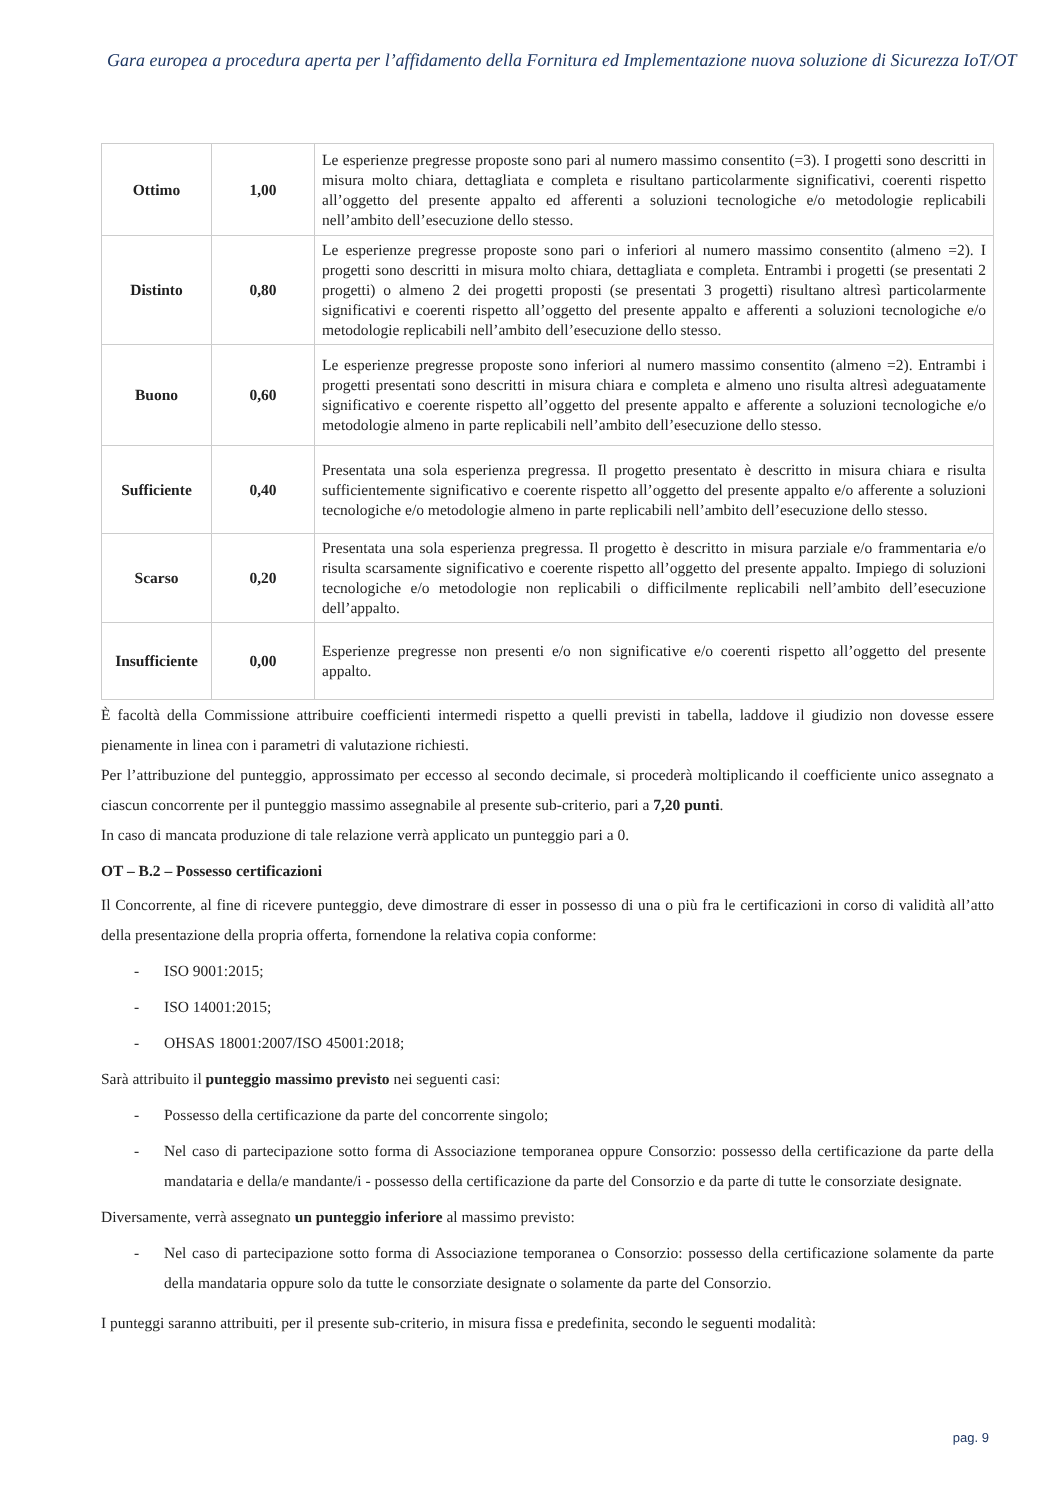Gara europea a procedura aperta per l’affidamento della Fornitura ed Implementazione nuova soluzione di Sicurezza IoT/OT
| Ottimo | 1,00 | Le esperienze pregresse proposte sono pari al numero massimo consentito (=3). I progetti sono descritti in misura molto chiara, dettagliata e completa e risultano particolarmente significativi, coerenti rispetto all’oggetto del presente appalto ed afferenti a soluzioni tecnologiche e/o metodologie replicabili nell’ambito dell’esecuzione dello stesso. |
| Distinto | 0,80 | Le esperienze pregresse proposte sono pari o inferiori al numero massimo consentito (almeno =2). I progetti sono descritti in misura molto chiara, dettagliata e completa. Entrambi i progetti (se presentati 2 progetti) o almeno 2 dei progetti proposti (se presentati 3 progetti) risultano altresì particolarmente significativi e coerenti rispetto all’oggetto del presente appalto e afferenti a soluzioni tecnologiche e/o metodologie replicabili nell’ambito dell’esecuzione dello stesso. |
| Buono | 0,60 | Le esperienze pregresse proposte sono inferiori al numero massimo consentito (almeno =2). Entrambi i progetti presentati sono descritti in misura chiara e completa e almeno uno risulta altresì adeguatamente significativo e coerente rispetto all’oggetto del presente appalto e afferente a soluzioni tecnologiche e/o metodologie almeno in parte replicabili nell’ambito dell’esecuzione dello stesso. |
| Sufficiente | 0,40 | Presentata una sola esperienza pregressa. Il progetto presentato è descritto in misura chiara e risulta sufficientemente significativo e coerente rispetto all’oggetto del presente appalto e/o afferente a soluzioni tecnologiche e/o metodologie almeno in parte replicabili nell’ambito dell’esecuzione dello stesso. |
| Scarso | 0,20 | Presentata una sola esperienza pregressa. Il progetto è descritto in misura parziale e/o frammentaria e/o risulta scarsamente significativo e coerente rispetto all’oggetto del presente appalto. Impiego di soluzioni tecnologiche e/o metodologie non replicabili o difficilmente replicabili nell’ambito dell’esecuzione dell’appalto. |
| Insufficiente | 0,00 | Esperienze pregresse non presenti e/o non significative e/o coerenti rispetto all’oggetto del presente appalto. |
È facoltà della Commissione attribuire coefficienti intermedi rispetto a quelli previsti in tabella, laddove il giudizio non dovesse essere pienamente in linea con i parametri di valutazione richiesti.
Per l’attribuzione del punteggio, approssimato per eccesso al secondo decimale, si procederà moltiplicando il coefficiente unico assegnato a ciascun concorrente per il punteggio massimo assegnabile al presente sub-criterio, pari a 7,20 punti.
In caso di mancata produzione di tale relazione verrà applicato un punteggio pari a 0.
OT – B.2 – Possesso certificazioni
Il Concorrente, al fine di ricevere punteggio, deve dimostrare di esser in possesso di una o più fra le certificazioni in corso di validità all’atto della presentazione della propria offerta, fornendone la relativa copia conforme:
- ISO 9001:2015;
- ISO 14001:2015;
- OHSAS 18001:2007/ISO 45001:2018;
Sarà attribuito il punteggio massimo previsto nei seguenti casi:
- Possesso della certificazione da parte del concorrente singolo;
- Nel caso di partecipazione sotto forma di Associazione temporanea oppure Consorzio: possesso della certificazione da parte della mandataria e della/e mandante/i - possesso della certificazione da parte del Consorzio e da parte di tutte le consorziate designate.
Diversamente, verrà assegnato un punteggio inferiore al massimo previsto:
- Nel caso di partecipazione sotto forma di Associazione temporanea o Consorzio: possesso della certificazione solamente da parte della mandataria oppure solo da tutte le consorziate designate o solamente da parte del Consorzio.
I punteggi saranno attribuiti, per il presente sub-criterio, in misura fissa e predefinita, secondo le seguenti modalità:
pag. 9